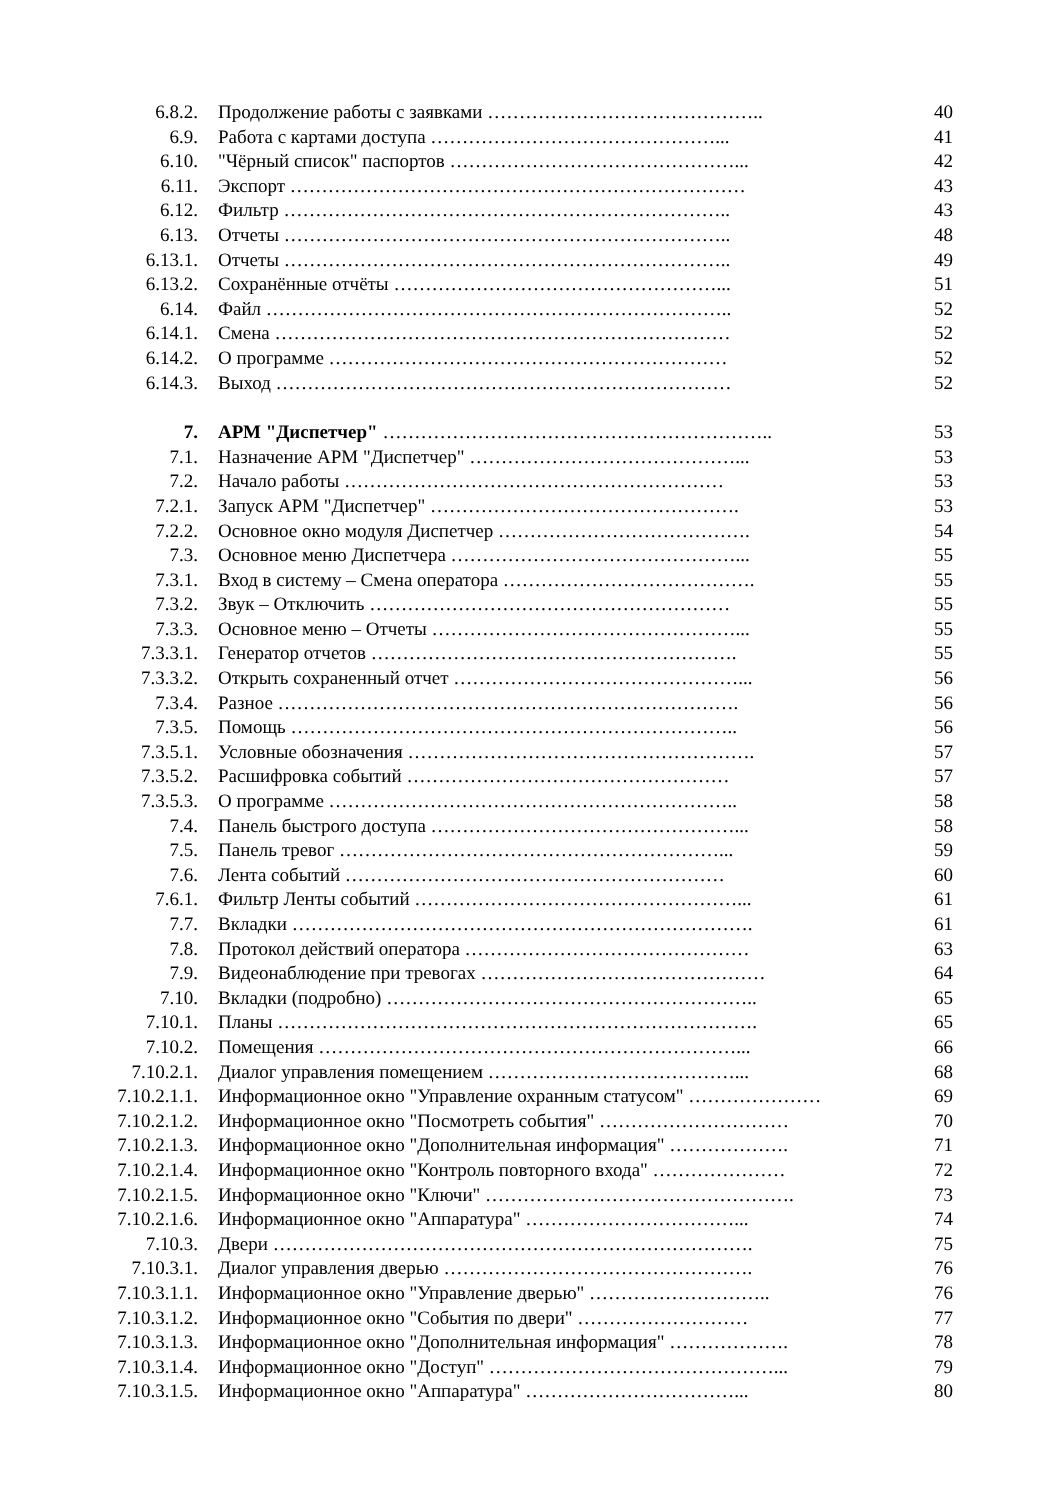6.8.2. Продолжение работы с заявками …………………………………….. 40
6.9. Работа с картами доступа ………………………………………... 41
6.10. "Чёрный список" паспортов ………………………………………... 42
6.11. Экспорт ……………………………………………………………… 43
6.12. Фильтр …………………………………………………………….. 43
6.13. Отчеты …………………………………………………………….. 48
6.13.1. Отчеты …………………………………………………………….. 49
6.13.2. Сохранённые отчёты ……………………………………………... 51
6.14. Файл ……………………………………………………………….. 52
6.14.1. Смена ……………………………………………………………… 52
6.14.2. О программе ……………………………………………………… 52
6.14.3. Выход ……………………………………………………………… 52
7. АРМ "Диспетчер" …………………………………………………….. 53
7.1. Назначение АРМ "Диспетчер" ……………………………………... 53
7.2. Начало работы …………………………………………………… 53
7.2.1. Запуск АРМ "Диспетчер" …………………………………………. 53
7.2.2. Основное окно модуля Диспетчер …………………………………. 54
7.3. Основное меню Диспетчера ………………………………………... 55
7.3.1. Вход в систему – Смена оператора …………………………………. 55
7.3.2. Звук – Отключить ………………………………………………… 55
7.3.3. Основное меню – Отчеты …………………………………………... 55
7.3.3.1. Генератор отчетов …………………………………………………. 55
7.3.3.2. Открыть сохраненный отчет ………………………………………... 56
7.3.4. Разное ………………………………………………………………. 56
7.3.5. Помощь …………………………………………………………….. 56
7.3.5.1. Условные обозначения ………………………………………………. 57
7.3.5.2. Расшифровка событий …………………………………………… 57
7.3.5.3. О программе ……………………………………………………….. 58
7.4. Панель быстрого доступа …………………………………………... 58
7.5. Панель тревог ……………………………………………………... 59
7.6. Лента событий …………………………………………………… 60
7.6.1. Фильтр Ленты событий ……………………………………………... 61
7.7. Вкладки ………………………………………………………………. 61
7.8. Протокол действий оператора ……………………………………… 63
7.9. Видеонаблюдение при тревогах ……………………………………… 64
7.10. Вкладки (подробно) ………………………………………………….. 65
7.10.1. Планы …………………………………………………………………. 65
7.10.2. Помещения …………………………………………………………... 66
7.10.2.1. Диалог управления помещением …………………………………... 68
7.10.2.1.1. Информационное окно "Управление охранным статусом" ………………… 69
7.10.2.1.2. Информационное окно "Посмотреть события" ………………………… 70
7.10.2.1.3. Информационное окно "Дополнительная информация" ………………. 71
7.10.2.1.4. Информационное окно "Контроль повторного входа" ………………… 72
7.10.2.1.5. Информационное окно "Ключи" …………………………………………. 73
7.10.2.1.6. Информационное окно "Аппаратура" ……………………………... 74
7.10.3. Двери …………………………………………………………………. 75
7.10.3.1. Диалог управления дверью …………………………………………. 76
7.10.3.1.1. Информационное окно "Управление дверью" ……………………….. 76
7.10.3.1.2. Информационное окно "События по двери" ……………………… 77
7.10.3.1.3. Информационное окно "Дополнительная информация" ………………. 78
7.10.3.1.4. Информационное окно "Доступ" ………………………………………... 79
7.10.3.1.5. Информационное окно "Аппаратура" ……………………………... 80